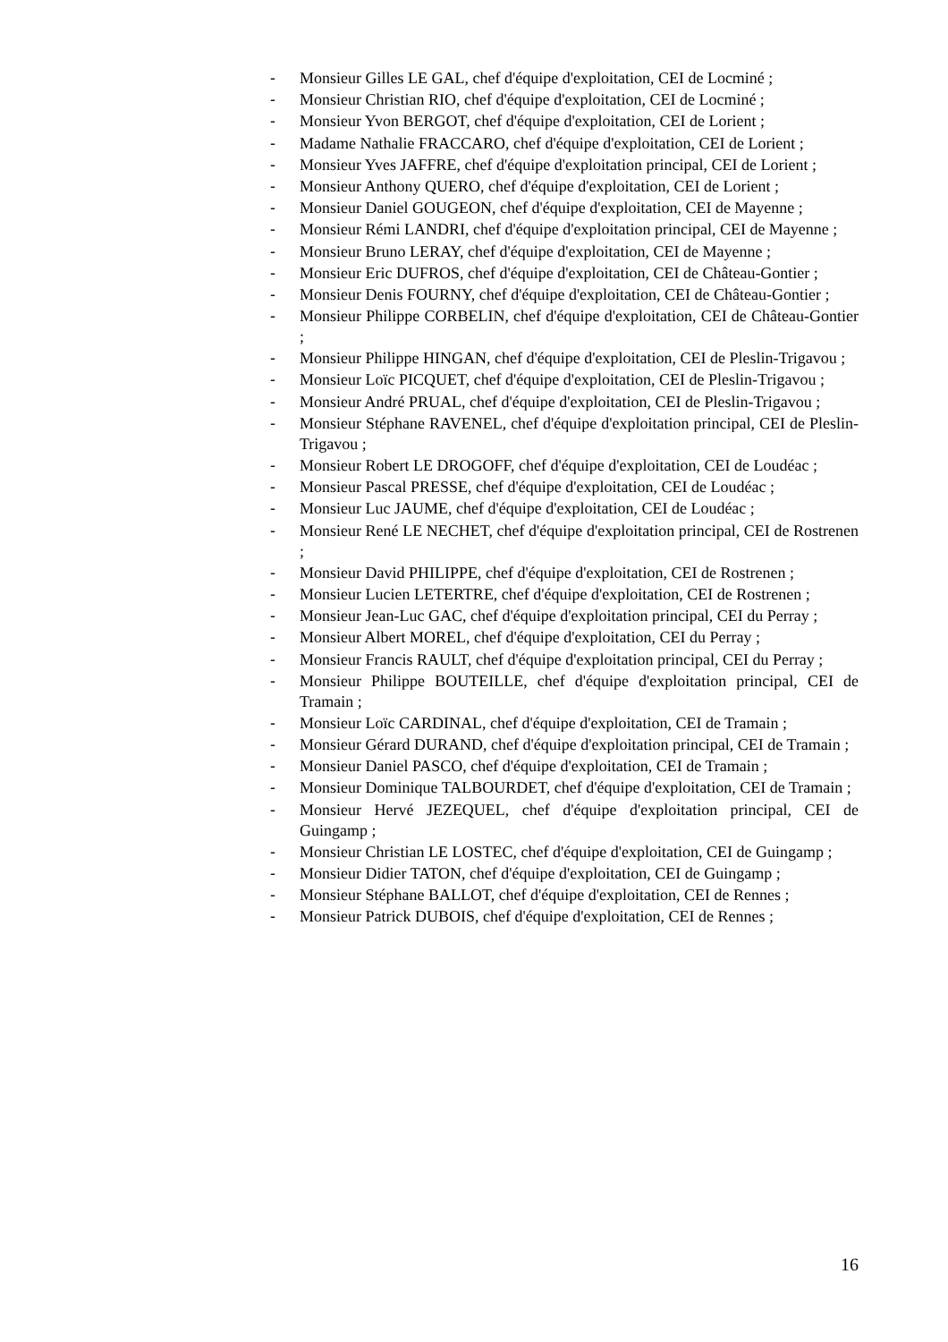- Monsieur Gilles LE GAL, chef d'équipe d'exploitation, CEI de Locminé ;
- Monsieur Christian RIO, chef d'équipe d'exploitation, CEI de Locminé ;
- Monsieur Yvon BERGOT, chef d'équipe d'exploitation, CEI de Lorient ;
- Madame Nathalie FRACCARO, chef d'équipe d'exploitation, CEI de Lorient ;
- Monsieur Yves JAFFRE, chef d'équipe d'exploitation principal, CEI de Lorient ;
- Monsieur Anthony QUERO, chef d'équipe d'exploitation, CEI de Lorient ;
- Monsieur Daniel GOUGEON, chef d'équipe d'exploitation, CEI de Mayenne ;
- Monsieur Rémi LANDRI, chef d'équipe d'exploitation principal, CEI de Mayenne ;
- Monsieur Bruno LERAY, chef d'équipe d'exploitation, CEI de Mayenne ;
- Monsieur Eric DUFROS, chef d'équipe d'exploitation, CEI de Château-Gontier ;
- Monsieur Denis FOURNY, chef d'équipe d'exploitation, CEI de Château-Gontier ;
- Monsieur Philippe CORBELIN, chef d'équipe d'exploitation, CEI de Château-Gontier ;
- Monsieur Philippe HINGAN, chef d'équipe d'exploitation, CEI de Pleslin-Trigavou ;
- Monsieur Loïc PICQUET, chef d'équipe d'exploitation, CEI de Pleslin-Trigavou ;
- Monsieur André PRUAL, chef d'équipe d'exploitation, CEI de Pleslin-Trigavou ;
- Monsieur Stéphane RAVENEL, chef d'équipe d'exploitation principal, CEI de Pleslin-Trigavou ;
- Monsieur Robert LE DROGOFF, chef d'équipe d'exploitation, CEI de Loudéac ;
- Monsieur Pascal PRESSE, chef d'équipe d'exploitation, CEI de Loudéac ;
- Monsieur Luc JAUME, chef d'équipe d'exploitation, CEI de Loudéac ;
- Monsieur René LE NECHET, chef d'équipe d'exploitation principal, CEI de Rostrenen ;
- Monsieur David PHILIPPE, chef d'équipe d'exploitation, CEI de Rostrenen ;
- Monsieur Lucien LETERTRE, chef d'équipe d'exploitation, CEI de Rostrenen ;
- Monsieur Jean-Luc GAC, chef d'équipe d'exploitation principal, CEI du Perray ;
- Monsieur Albert MOREL, chef d'équipe d'exploitation, CEI du Perray ;
- Monsieur Francis RAULT, chef d'équipe d'exploitation principal, CEI du Perray ;
- Monsieur Philippe BOUTEILLE, chef d'équipe d'exploitation principal, CEI de Tramain ;
- Monsieur Loïc CARDINAL, chef d'équipe d'exploitation, CEI de Tramain ;
- Monsieur Gérard DURAND, chef d'équipe d'exploitation principal, CEI de Tramain ;
- Monsieur Daniel PASCO, chef d'équipe d'exploitation, CEI de Tramain ;
- Monsieur Dominique TALBOURDET, chef d'équipe d'exploitation, CEI de Tramain ;
- Monsieur Hervé JEZEQUEL, chef d'équipe d'exploitation principal, CEI de Guingamp ;
- Monsieur Christian LE LOSTEC, chef d'équipe d'exploitation, CEI de Guingamp ;
- Monsieur Didier TATON, chef d'équipe d'exploitation, CEI de Guingamp ;
- Monsieur Stéphane BALLOT, chef d'équipe d'exploitation, CEI de Rennes ;
- Monsieur Patrick DUBOIS, chef d'équipe d'exploitation, CEI de Rennes ;
16